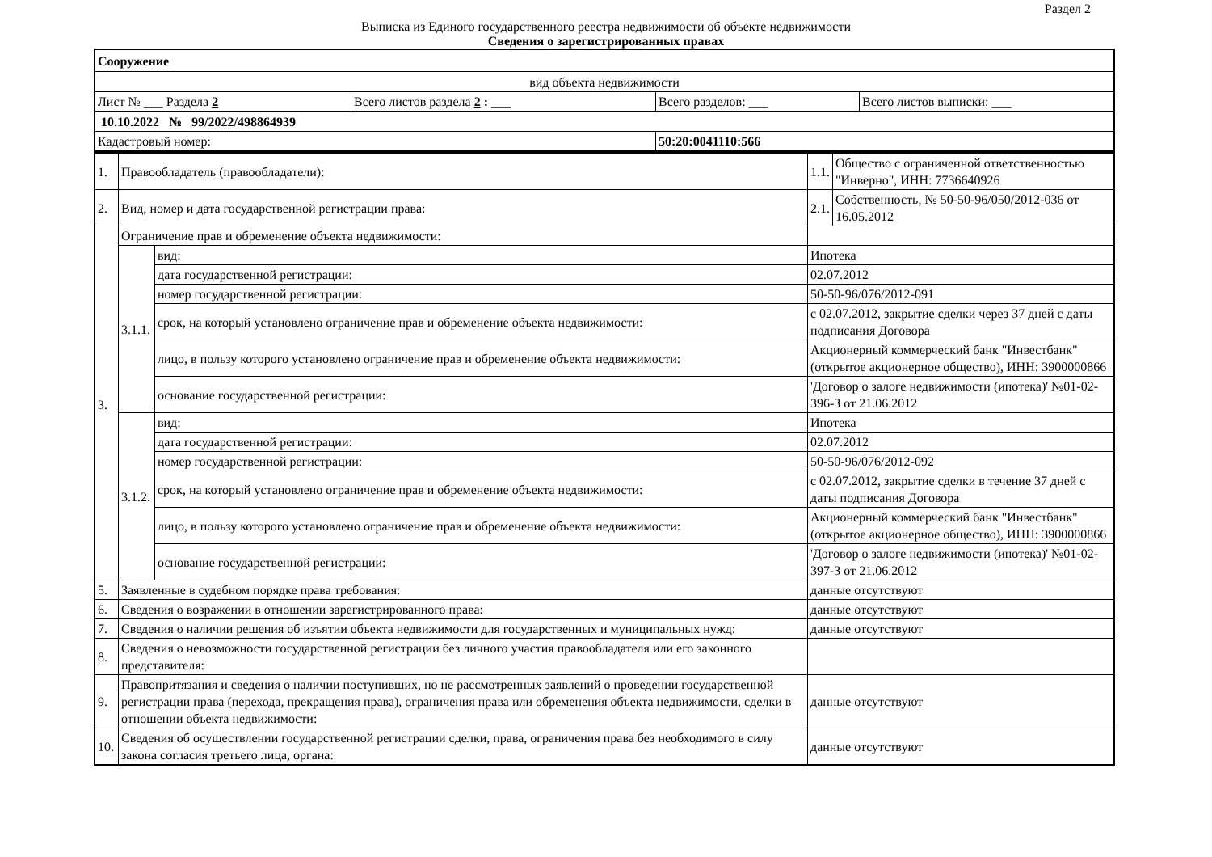Раздел 2
Выписка из Единого государственного реестра недвижимости об объекте недвижимости
Сведения о зарегистрированных правах
| Сооружение | | | |
| вид объекта недвижимости | | | |
| Лист № ___ Раздела 2 | Всего листов раздела 2 : ___ | Всего разделов: ___ | Всего листов выписки: ___ |
| 10.10.2022 № 99/2022/498864939 | | | |
| Кадастровый номер: | | 50:20:0041110:566 | |
| 1. | Правообладатель (правообладатели): | | 1.1. | Общество с ограниченной ответственностью "Инверно", ИНН: 7736640926 |
| 2. | Вид, номер и дата государственной регистрации права: | | 2.1. | Собственность, № 50-50-96/050/2012-036 от 16.05.2012 |
| 3. | Ограничение прав и обременение объекта недвижимости: | | | |
| | 3.1.1. | вид: | Ипотека | |
| | | дата государственной регистрации: | 02.07.2012 | |
| | | номер государственной регистрации: | 50-50-96/076/2012-091 | |
| | | срок, на который установлено ограничение прав и обременение объекта недвижимости: | с 02.07.2012, закрытие сделки через 37 дней с даты подписания Договора | |
| | | лицо, в пользу которого установлено ограничение прав и обременение объекта недвижимости: | Акционерный коммерческий банк "Инвестбанк" (открытое акционерное общество), ИНН: 3900000866 | |
| | | основание государственной регистрации: | 'Договор о залоге недвижимости (ипотека)' №01-02-396-З от 21.06.2012 | |
| | 3.1.2. | вид: | Ипотека | |
| | | дата государственной регистрации: | 02.07.2012 | |
| | | номер государственной регистрации: | 50-50-96/076/2012-092 | |
| | | срок, на который установлено ограничение прав и обременение объекта недвижимости: | с 02.07.2012, закрытие сделки в течение 37 дней с даты подписания Договора | |
| | | лицо, в пользу которого установлено ограничение прав и обременение объекта недвижимости: | Акционерный коммерческий банк "Инвестбанк" (открытое акционерное общество), ИНН: 3900000866 | |
| | | основание государственной регистрации: | 'Договор о залоге недвижимости (ипотека)' №01-02-397-З от 21.06.2012 | |
| 5. | Заявленные в судебном порядке права требования: | | данные отсутствуют | |
| 6. | Сведения о возражении в отношении зарегистрированного права: | | данные отсутствуют | |
| 7. | Сведения о наличии решения об изъятии объекта недвижимости для государственных и муниципальных нужд: | | данные отсутствуют | |
| 8. | Сведения о невозможности государственной регистрации без личного участия правообладателя или его законного представителя: | | | |
| 9. | Правопритязания и сведения о наличии поступивших, но не рассмотренных заявлений о проведении государственной регистрации права (перехода, прекращения права), ограничения права или обременения объекта недвижимости, сделки в отношении объекта недвижимости: | | данные отсутствуют | |
| 10. | Сведения об осуществлении государственной регистрации сделки, права, ограничения права без необходимого в силу закона согласия третьего лица, органа: | | данные отсутствуют | |